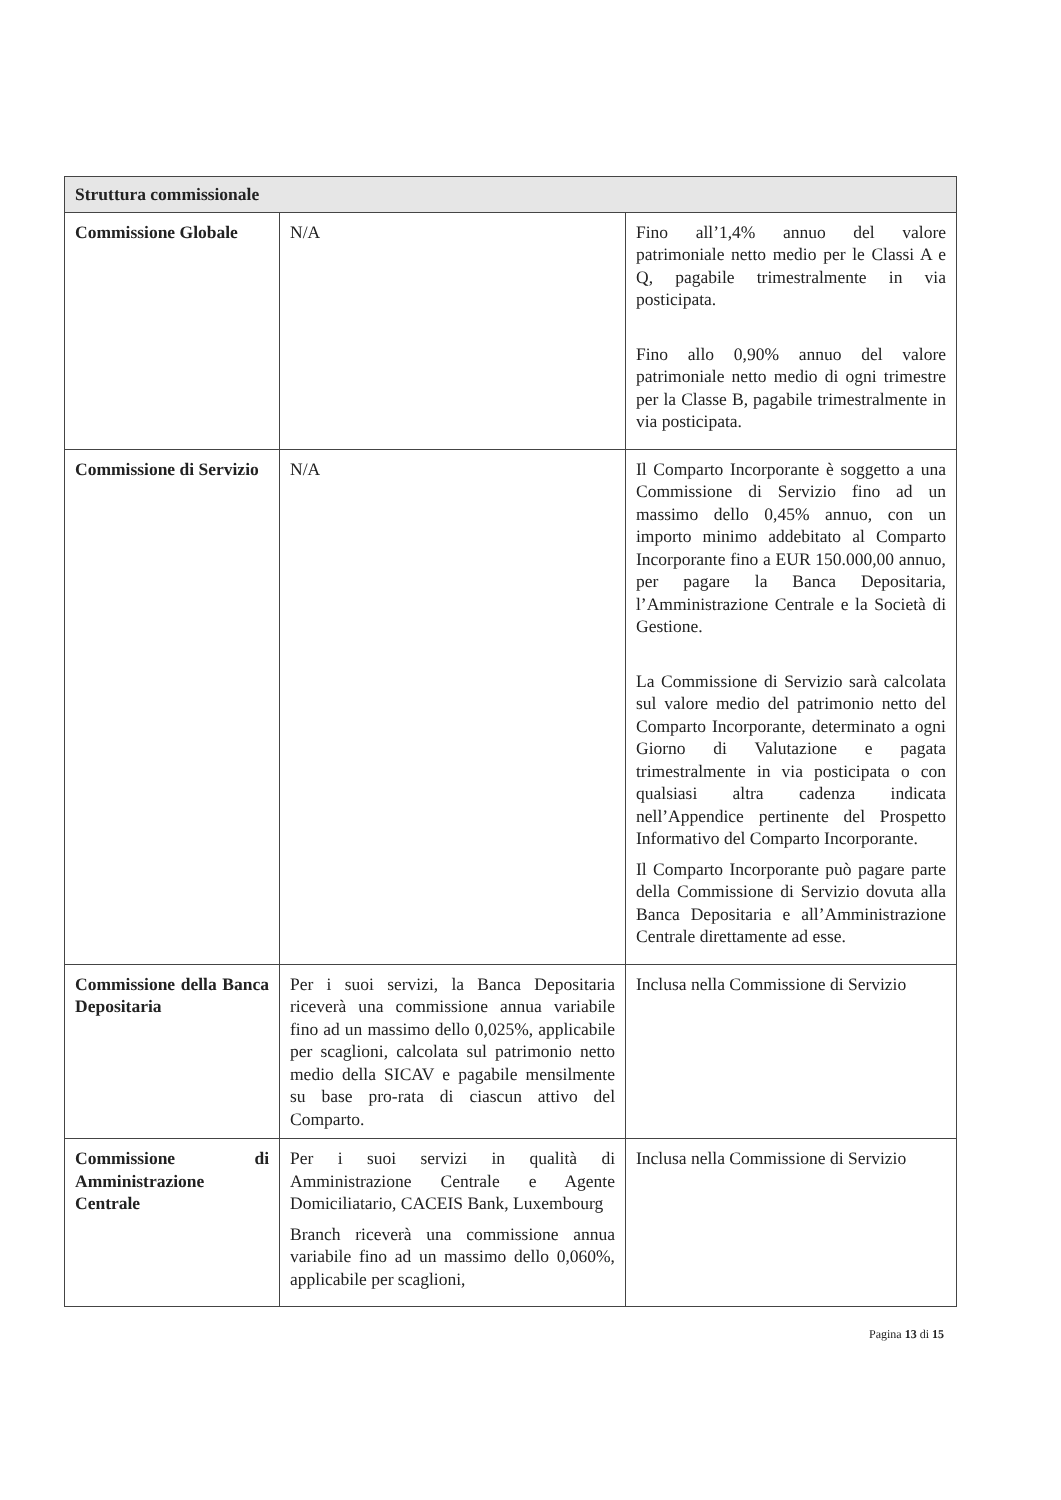| Struttura commissionale | | |
| --- | --- | --- |
| Commissione Globale | N/A | Fino all’1,4% annuo del valore patrimoniale netto medio per le Classi A e Q, pagabile trimestralmente in via posticipata. Fino allo 0,90% annuo del valore patrimoniale netto medio di ogni trimestre per la Classe B, pagabile trimestralmente in via posticipata. |
| Commissione di Servizio | N/A | Il Comparto Incorporante è soggetto a una Commissione di Servizio fino ad un massimo dello 0,45% annuo, con un importo minimo addebitato al Comparto Incorporante fino a EUR 150.000,00 annuo, per pagare la Banca Depositaria, l’Amministrazione Centrale e la Società di Gestione. La Commissione di Servizio sarà calcolata sul valore medio del patrimonio netto del Comparto Incorporante, determinato a ogni Giorno di Valutazione e pagata trimestralmente in via posticipata o con qualsiasi altra cadenza indicata nell’Appendice pertinente del Prospetto Informativo del Comparto Incorporante. Il Comparto Incorporante può pagare parte della Commissione di Servizio dovuta alla Banca Depositaria e all’Amministrazione Centrale direttamente ad esse. |
| Commissione della Banca Depositaria | Per i suoi servizi, la Banca Depositaria riceverà una commissione annua variabile fino ad un massimo dello 0,025%, applicabile per scaglioni, calcolata sul patrimonio netto medio della SICAV e pagabile mensilmente su base pro-rata di ciascun attivo del Comparto. | Inclusa nella Commissione di Servizio |
| Commissione di Amministrazione Centrale | Per i suoi servizi in qualità di Amministrazione Centrale e Agente Domiciliatario, CACEIS Bank, Luxembourg Branch riceverà una commissione annua variabile fino ad un massimo dello 0,060%, applicabile per scaglioni, | Inclusa nella Commissione di Servizio |
Pagina 13 di 15